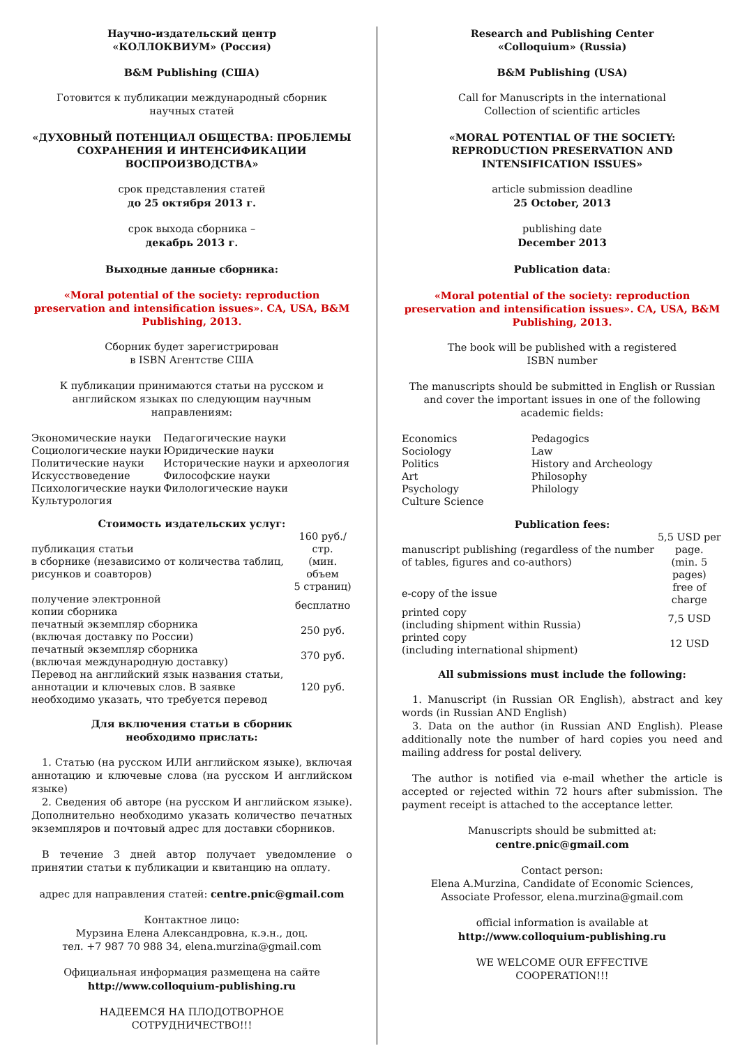Научно-издательский центр
«КОЛЛОКВИУМ» (Россия)
B&M Publishing (США)
Готовится к публикации международный сборник
научных статей
«ДУХОВНЫЙ ПОТЕНЦИАЛ ОБЩЕСТВА: ПРОБЛЕМЫ СОХРАНЕНИЯ И ИНТЕНСИФИКАЦИИ ВОСПРОИЗВОДСТВА»
срок представления статей
до 25 октября 2013 г.
срок выхода сборника –
декабрь 2013 г.
Выходные данные сборника:
«Moral potential of the society: reproduction preservation and intensification issues». CA, USA, B&M Publishing, 2013.
Сборник будет зарегистрирован
в ISBN Агентстве США
К публикации принимаются статьи на русском и английском языках по следующим научным направлениям:
| Экономические науки Социологические науки Политические науки Искусствоведение Психологические науки Культурология | Педагогические науки Юридические науки Исторические науки и археология Философские науки Филологические науки |
Стоимость издательских услуг:
| публикация статьи в сборнике (независимо от количества таблиц, рисунков и соавторов) | 160 руб./стр. (мин. объем 5 страниц) |
| получение электронной копии сборника | бесплатно |
| печатный экземпляр сборника (включая доставку по России) | 250 руб. |
| печатный экземпляр сборника (включая международную доставку) | 370 руб. |
| Перевод на английский язык названия статьи, аннотации и ключевых слов. В заявке необходимо указать, что требуется перевод | 120 руб. |
Для включения статьи в сборник
необходимо прислать:
1. Статью (на русском ИЛИ английском языке), включая аннотацию и ключевые слова (на русском И английском языке)
2. Сведения об авторе (на русском И английском языке). Дополнительно необходимо указать количество печатных экземпляров и почтовый адрес для доставки сборников.
В течение 3 дней автор получает уведомление о принятии статьи к публикации и квитанцию на оплату.
адрес для направления статей: centre.pnic@gmail.com
Контактное лицо:
Мурзина Елена Александровна, к.э.н., доц.
тел. +7 987 70 988 34, elena.murzina@gmail.com
Официальная информация размещена на сайте
http://www.colloquium-publishing.ru
НАДЕЕМСЯ НА ПЛОДОТВОРНОЕ
СОТРУДНИЧЕСТВО!!!
Research and Publishing Center
«Colloquium» (Russia)
B&M Publishing (USA)
Call for Manuscripts in the international
Collection of scientific articles
«MORAL POTENTIAL OF THE SOCIETY: REPRODUCTION PRESERVATION AND INTENSIFICATION ISSUES»
article submission deadline
25 October, 2013
publishing date
December 2013
Publication data:
«Moral potential of the society: reproduction preservation and intensification issues». CA, USA, B&M Publishing, 2013.
The book will be published with a registered
ISBN number
The manuscripts should be submitted in English or Russian and cover the important issues in one of the following academic fields:
| Economics Sociology Politics Art Psychology Culture Science | Pedagogics Law History and Archeology Philosophy Philology |
Publication fees:
| manuscript publishing (regardless of the number of tables, figures and co-authors) | 5,5 USD per page. (min. 5 pages) |
| e-copy of the issue | free of charge |
| printed copy (including shipment within Russia) | 7,5 USD |
| printed copy (including international shipment) | 12 USD |
All submissions must include the following:
1. Manuscript (in Russian OR English), abstract and key words (in Russian AND English)
3. Data on the author (in Russian AND English). Please additionally note the number of hard copies you need and mailing address for postal delivery.
The author is notified via e-mail whether the article is accepted or rejected within 72 hours after submission. The payment receipt is attached to the acceptance letter.
Manuscripts should be submitted at:
centre.pnic@gmail.com
Contact person:
Elena A.Murzina, Candidate of Economic Sciences,
Associate Professor, elena.murzina@gmail.com
official information is available at
http://www.colloquium-publishing.ru
WE WELCOME OUR EFFECTIVE
COOPERATION!!!